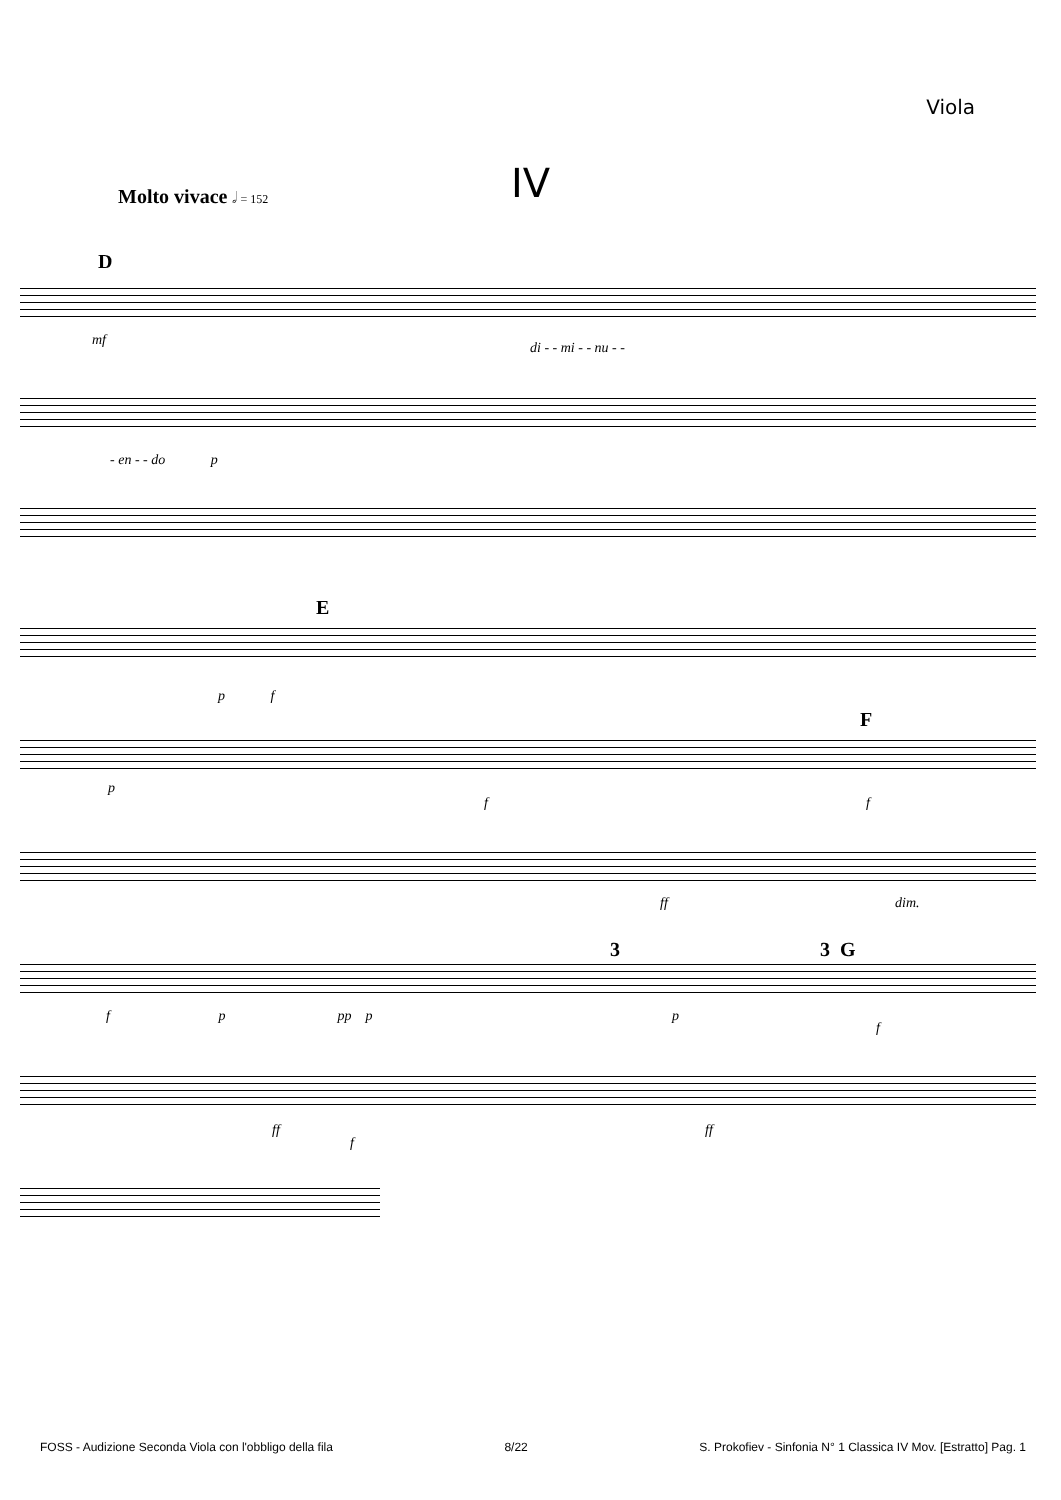Viola
IV Molto vivace 𝅗𝅥 = 152
D
mf di - - mi - - nu - -
- en - - do p
E
p f
F
p
f f
ff dim.
3 G
3
f p pp p
p
f
ff
f
ff
FOSS - Audizione Seconda Viola con l'obbligo della fila 8/22 S. Prokofiev - Sinfonia N° 1 Classica IV Mov. [Estratto] Pag. 1